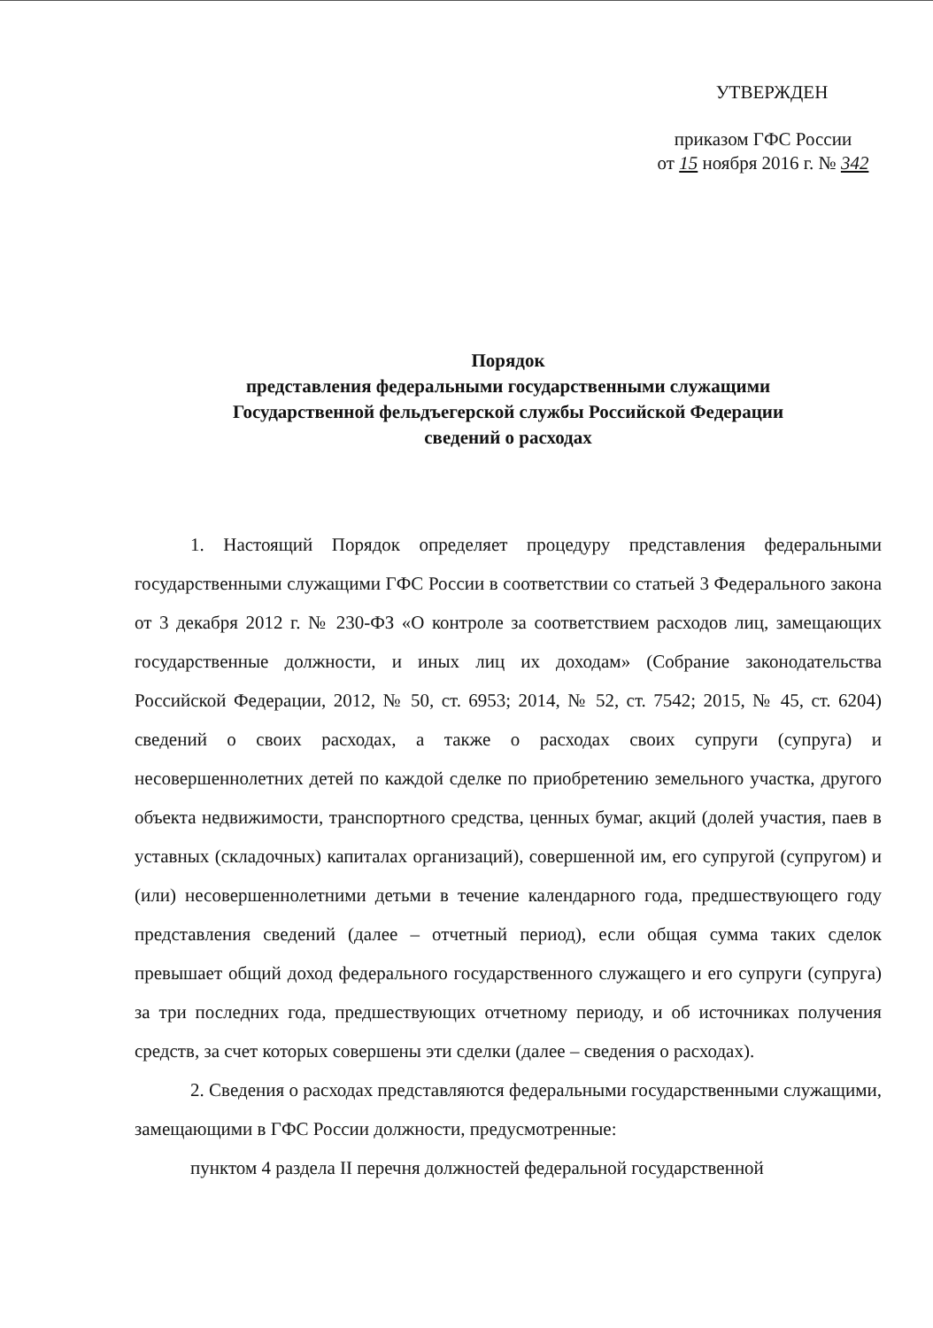УТВЕРЖДЕН
приказом ГФС России
от 15 ноября 2016 г. № 342
Порядок
представления федеральными государственными служащими
Государственной фельдъегерской службы Российской Федерации
сведений о расходах
1. Настоящий Порядок определяет процедуру представления федеральными государственными служащими ГФС России в соответствии со статьей 3 Федерального закона от 3 декабря 2012 г. № 230-ФЗ «О контроле за соответствием расходов лиц, замещающих государственные должности, и иных лиц их доходам» (Собрание законодательства Российской Федерации, 2012, № 50, ст. 6953; 2014, № 52, ст. 7542; 2015, № 45, ст. 6204) сведений о своих расходах, а также о расходах своих супруги (супруга) и несовершеннолетних детей по каждой сделке по приобретению земельного участка, другого объекта недвижимости, транспортного средства, ценных бумаг, акций (долей участия, паев в уставных (складочных) капиталах организаций), совершенной им, его супругой (супругом) и (или) несовершеннолетними детьми в течение календарного года, предшествующего году представления сведений (далее – отчетный период), если общая сумма таких сделок превышает общий доход федерального государственного служащего и его супруги (супруга) за три последних года, предшествующих отчетному периоду, и об источниках получения средств, за счет которых совершены эти сделки (далее – сведения о расходах).
2. Сведения о расходах представляются федеральными государственными служащими, замещающими в ГФС России должности, предусмотренные:
пунктом 4 раздела II перечня должностей федеральной государственной